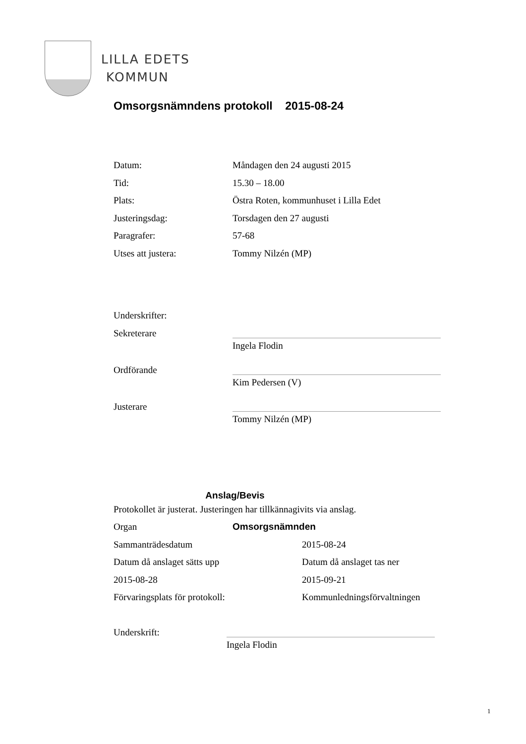LILLA EDETS
KOMMUN
Omsorgsnämndens protokoll 2015-08-24
Datum: Måndagen den 24 augusti 2015
Tid: 15.30 – 18.00
Plats: Östra Roten, kommunhuset i Lilla Edet
Justeringsdag: Torsdagen den 27 augusti
Paragrafer: 57-68
Utses att justera: Tommy Nilzén (MP)
Underskrifter:
Sekreterare
Ingela Flodin
Ordförande
Kim Pedersen (V)
Justerare
Tommy Nilzén (MP)
Anslag/Bevis
Protokollet är justerat. Justeringen har tillkännagivits via anslag.
Organ Omsorgsnämnden
Sammanträdesdatum 2015-08-24
Datum då anslaget sätts upp Datum då anslaget tas ner
2015-08-28 2015-09-21
Förvaringsplats för protokoll: Kommunledningsförvaltningen
Underskrift:
Ingela Flodin
1